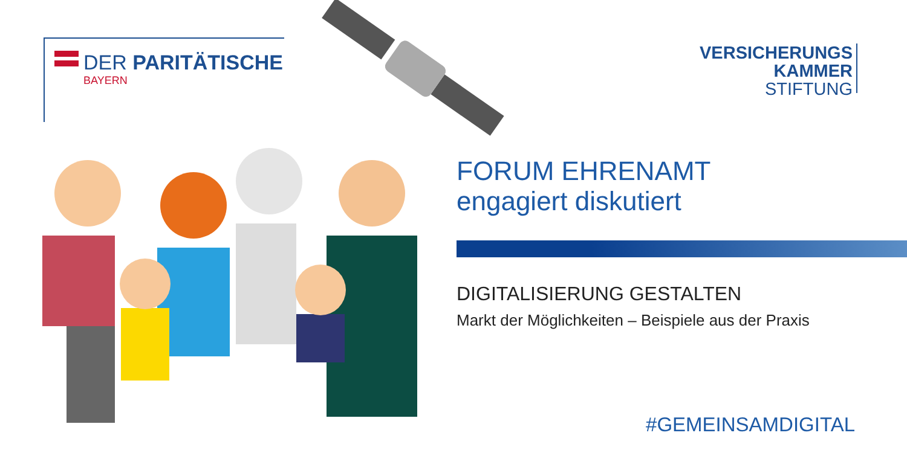DER PARITÄTISCHE
BAYERN
VERSICHERUNGS
KAMMER
STIFTUNG
FORUM EHRENAMT
engagiert diskutiert
DIGITALISIERUNG GESTALTEN
Markt der Möglichkeiten – Beispiele aus der Praxis
#GEMEINSAMDIGITAL